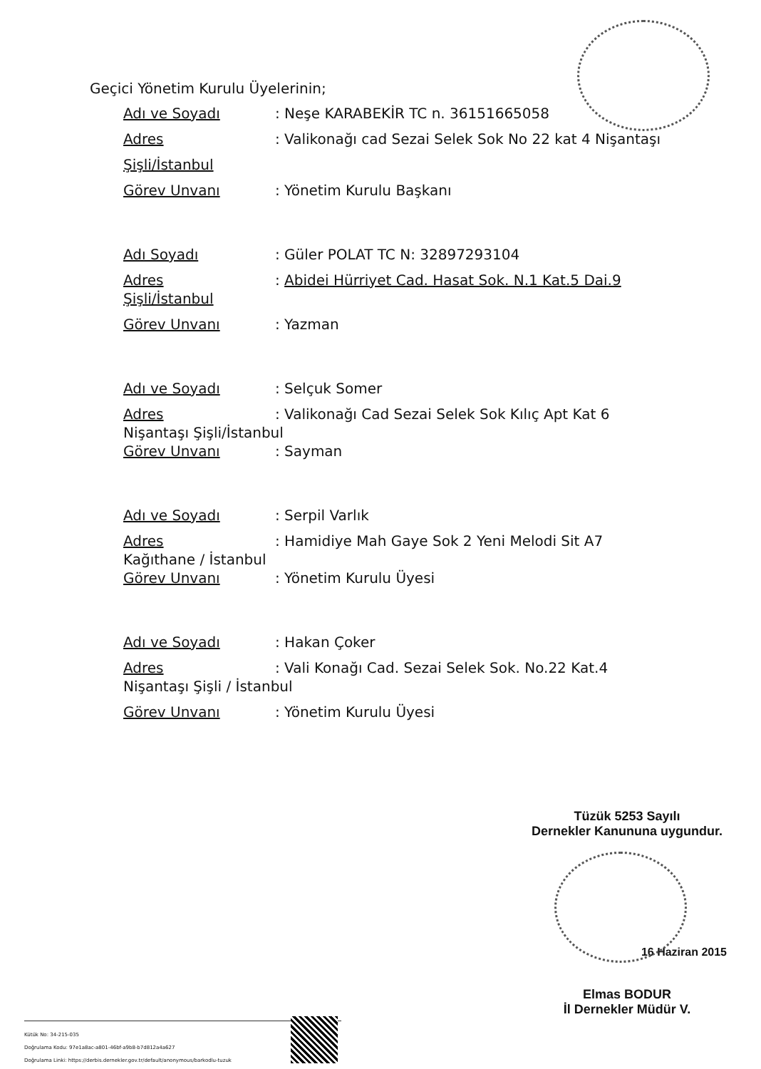Geçici Yönetim Kurulu Üyelerinin;
Adı ve Soyadı: Neşe KARABEKİR TC n. 36151665058
Adres: Valikonağı cad Sezai Selek Sok No 22 kat 4 Nişantaşı
Şişli/İstanbul
Görev Unvanı: Yönetim Kurulu Başkanı
Adı Soyadı: Güler POLAT TC N: 32897293104
Adres: Abidei Hürriyet Cad. Hasat Sok. N.1 Kat.5 Dai.9
Şişli/İstanbul
Görev Unvanı: Yazman
Adı ve Soyadı: Selçuk Somer
Adres: Valikonağı Cad Sezai Selek Sok Kılıç Apt Kat 6
Nişantaşı Şişli/İstanbul
Görev Unvanı: Sayman
Adı ve Soyadı: Serpil Varlık
Adres: Hamidiye Mah Gaye Sok 2 Yeni Melodi Sit A7
Kağıthane / İstanbul
Görev Unvanı: Yönetim Kurulu Üyesi
Adı ve Soyadı: Hakan Çoker
Adres: Vali Konağı Cad. Sezai Selek Sok. No.22 Kat.4
Nişantaşı Şişli / İstanbul
Görev Unvanı: Yönetim Kurulu Üyesi
Tüzük 5253 Sayılı
Dernekler Kanununa uygundur.
16 Haziran 2015
Elmas BODUR
İl Dernekler Müdür V.
Kütük No: 34-215-035
Doğrulama Kodu: 97e1a8ac-a801-46bf-a9b8-b7d812a4a627
Doğrulama Linki: https://derbis.dernekler.gov.tr/default/anonymous/barkodlu-tuzuk